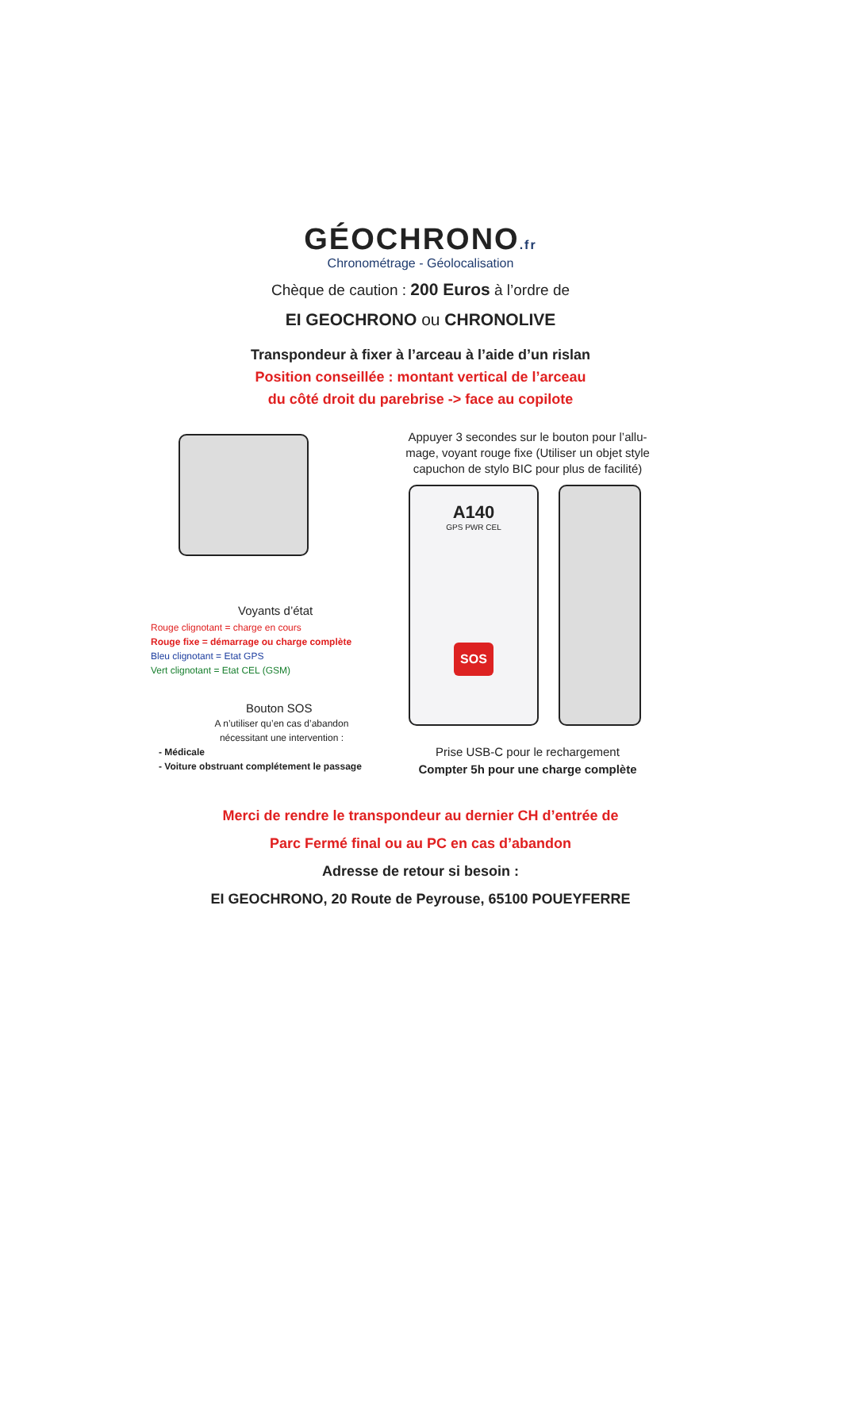GÉOCHRONO.fr
Chronométrage - Géolocalisation
Chèque de caution : 200 Euros à l’ordre de
EI GEOCHRONO ou CHRONOLIVE
Transpondeur à fixer à l’arceau à l’aide d’un rislan
Position conseillée : montant vertical de l’arceau
du côté droit du parebrise -> face au copilote
Voyants d’état
Rouge clignotant = charge en cours
Rouge fixe = démarrage ou charge complète
Bleu clignotant = Etat GPS
Vert clignotant = Etat CEL (GSM)
Bouton SOS
A n’utiliser qu’en cas d’abandon
nécessitant une intervention :
- Médicale
- Voiture obstruant complétement le passage
Appuyer 3 secondes sur le bouton pour l’allu-
mage, voyant rouge fixe (Utiliser un objet style
capuchon de stylo BIC pour plus de facilité)
A140
GPS PWR CEL
SOS
Prise USB-C pour le rechargement
Compter 5h pour une charge complète
Merci de rendre le transpondeur au dernier CH d’entrée de
Parc Fermé final ou au PC en cas d’abandon
Adresse de retour si besoin :
EI GEOCHRONO, 20 Route de Peyrouse, 65100 POUEYFERRE